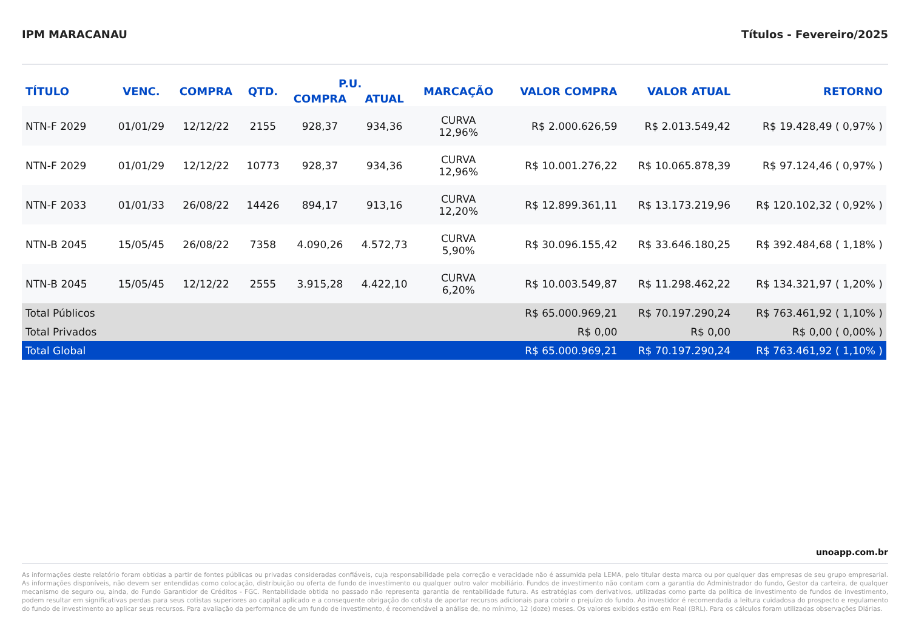IPM MARACANAU Títulos - Fevereiro/2025
| TÍTULO | VENC. | COMPRA | QTD. | P.U. | | MARCAÇÃO | VALOR COMPRA | VALOR ATUAL | RETORNO |
| --- | --- | --- | --- | --- | --- | --- | --- | --- | --- |
| | | | | COMPRA | ATUAL | | | | |
| NTN-F 2029 | 01/01/29 | 12/12/22 | 2155 | 928,37 | 934,36 | CURVA 12,96% | R$ 2.000.626,59 | R$ 2.013.549,42 | R$ 19.428,49 ( 0,97% ) |
| NTN-F 2029 | 01/01/29 | 12/12/22 | 10773 | 928,37 | 934,36 | CURVA 12,96% | R$ 10.001.276,22 | R$ 10.065.878,39 | R$ 97.124,46 ( 0,97% ) |
| NTN-F 2033 | 01/01/33 | 26/08/22 | 14426 | 894,17 | 913,16 | CURVA 12,20% | R$ 12.899.361,11 | R$ 13.173.219,96 | R$ 120.102,32 ( 0,92% ) |
| NTN-B 2045 | 15/05/45 | 26/08/22 | 7358 | 4.090,26 | 4.572,73 | CURVA 5,90% | R$ 30.096.155,42 | R$ 33.646.180,25 | R$ 392.484,68 ( 1,18% ) |
| NTN-B 2045 | 15/05/45 | 12/12/22 | 2555 | 3.915,28 | 4.422,10 | CURVA 6,20% | R$ 10.003.549,87 | R$ 11.298.462,22 | R$ 134.321,97 ( 1,20% ) |
| Total Públicos | | | | | | | R$ 65.000.969,21 | R$ 70.197.290,24 | R$ 763.461,92 ( 1,10% ) |
| Total Privados | | | | | | | R$ 0,00 | R$ 0,00 | R$ 0,00 ( 0,00% ) |
| Total Global | | | | | | | R$ 65.000.969,21 | R$ 70.197.290,24 | R$ 763.461,92 ( 1,10% ) |
unoapp.com.br
As informações deste relatório foram obtidas a partir de fontes públicas ou privadas consideradas confiáveis, cuja responsabilidade pela correção e veracidade não é assumida pela LEMA, pelo titular desta marca ou por qualquer das empresas de seu grupo empresarial. As informações disponíveis, não devem ser entendidas como colocação, distribuição ou oferta de fundo de investimento ou qualquer outro valor mobiliário. Fundos de investimento não contam com a garantia do Administrador do fundo, Gestor da carteira, de qualquer mecanismo de seguro ou, ainda, do Fundo Garantidor de Créditos - FGC. Rentabilidade obtida no passado não representa garantia de rentabilidade futura. As estratégias com derivativos, utilizadas como parte da política de investimento de fundos de investimento, podem resultar em significativas perdas para seus cotistas superiores ao capital aplicado e a consequente obrigação do cotista de aportar recursos adicionais para cobrir o prejuízo do fundo. Ao investidor é recomendada a leitura cuidadosa do prospecto e regulamento do fundo de investimento ao aplicar seus recursos. Para avaliação da performance de um fundo de investimento, é recomendável a análise de, no mínimo, 12 (doze) meses. Os valores exibidos estão em Real (BRL). Para os cálculos foram utilizadas observações Diárias.